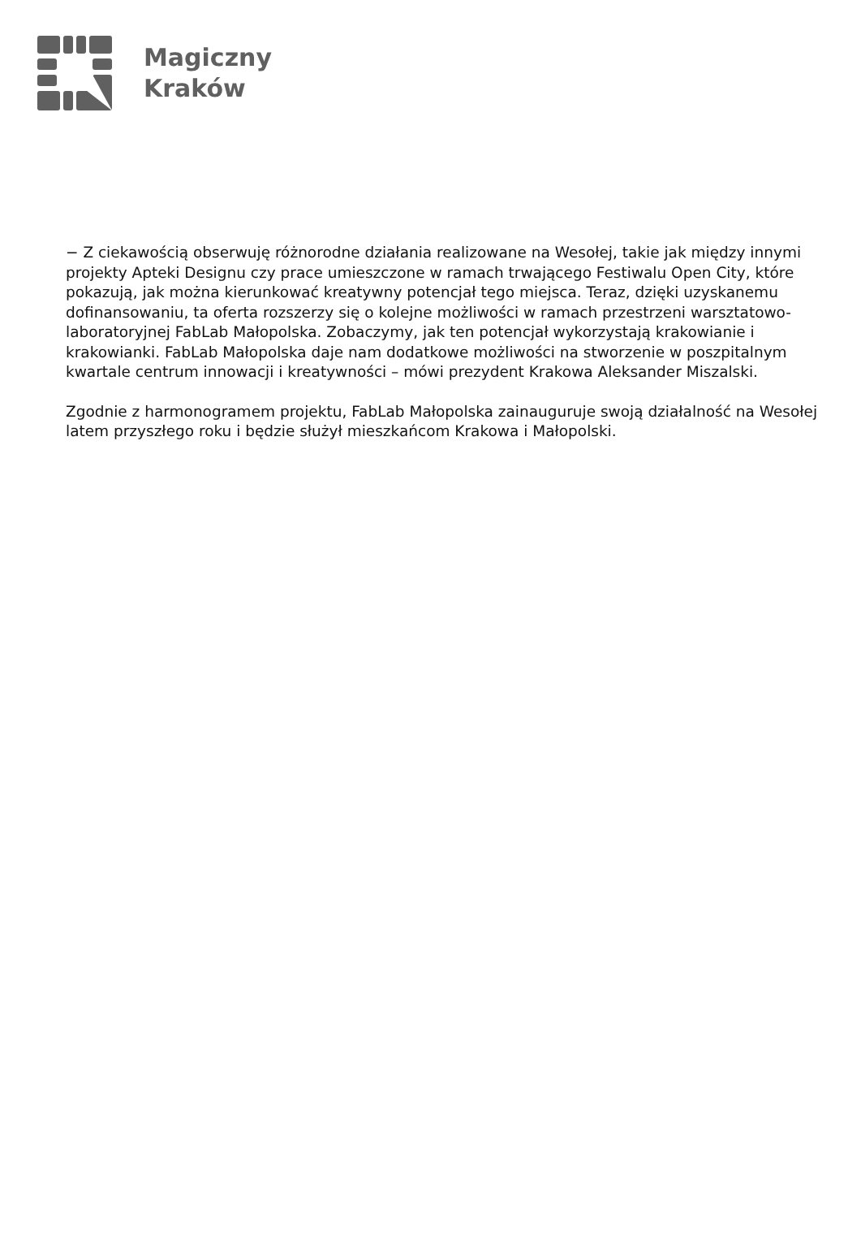Magiczny
Kraków
− Z ciekawością obserwuję różnorodne działania realizowane na Wesołej, takie jak między innymi projekty Apteki Designu czy prace umieszczone w ramach trwającego Festiwalu Open City, które pokazują, jak można kierunkować kreatywny potencjał tego miejsca. Teraz, dzięki uzyskanemu dofinansowaniu, ta oferta rozszerzy się o kolejne możliwości w ramach przestrzeni warsztatowo-laboratoryjnej FabLab Małopolska. Zobaczymy, jak ten potencjał wykorzystają krakowianie i krakowianki. FabLab Małopolska daje nam dodatkowe możliwości na stworzenie w poszpitalnym kwartale centrum innowacji i kreatywności – mówi prezydent Krakowa Aleksander Miszalski.
Zgodnie z harmonogramem projektu, FabLab Małopolska zainauguruje swoją działalność na Wesołej latem przyszłego roku i będzie służył mieszkańcom Krakowa i Małopolski.